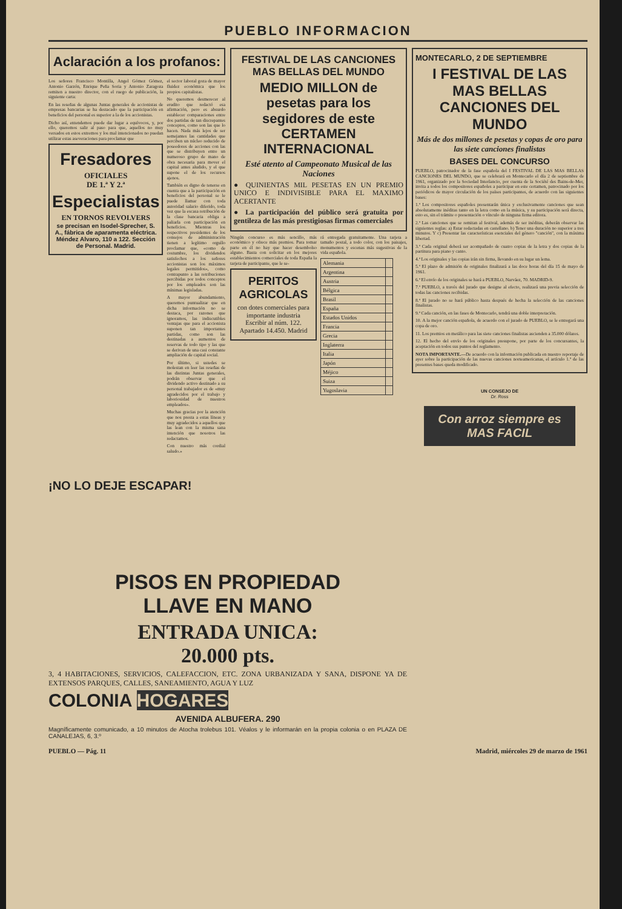PUEBLO INFORMACION
Aclaración a los profanos:
Los señores Francisco Montilla, Angel Gómez Gómez, Antonio Garzón, Enrique Peña Soria y Antonio Zaragoza remiten a nuestro director, con el ruego de publicación, la siguiente carta:
En las reseñas de algunas Juntas generales de accionistas de empresas bancarias se ha destacado que la participación en beneficios del personal es superior a la de los accionistas.
Dicho así, entendemos puede dar lugar a equívocos, y, por ello, queremos salir al paso para que, aquellos no muy versados en estos extremos y los mal intencionados no puedan utilizar estas aseveraciones para proclamar que
Fresadores
OFICIALES
DE 1.ª Y 2.ª
Especialistas
EN TORNOS REVOLVERS
se precisan en Isodel-Sprecher, S. A., fábrica de aparamenta eléctrica. Méndez Alvaro, 110 a 122. Sección de Personal. Madrid.
el sector laboral goza de mayor fluidez económica que los propios capitalistas.
No queremos desmerecer al erudito que redactó esa afirmación, pero es absurdo establecer comparaciones entre dos partidas de tan discrepantes conceptos, como son las que lo hacen. Nada más lejos de ser semejantes las cantidades que perciben un núcleo reducido de poseedores de acciones con las que se distribuyen entre un numeroso grupo de mano de obra necesaria para mover el capital antes aludido, y el que supone el de los recursos ajenos.
También es digno de tenerse en cuenta que a la participación en beneficios del personal se le puede llamar con toda autoridad salario diferido, toda vez que la escasa retribución de la clase bancaria obliga a paliarla con participación en beneficios. Mientras los respectivos presidentes de los consejos de administración tienen a legítimo orgullo proclamar que, «como de costumbre, los dividendos satisfechos a los señores accionistas son los máximos legales permitidos», como contrapunto a las retribuciones percibidas por todos conceptos por los empleados son las mínimas legisladas.
A mayor abundamiento, queremos puntualizar que en dicha información no se destaca, por razones que ignoramos, las indiscutibles ventajas que para el accionista suponen tan importantes partidas, como son las destinadas a aumentos de reservas de todo tipo y las que se derivan de una casi constante ampliación de capital social.
Por último, si ustedes se molestan en leer las reseñas de las distintas Juntas generales, podrán observar que el dividendo activo destinado a su personal trabajador es de «muy agradecidos por el trabajo y laboriosidad de nuestros empleados».
Muchas gracias por la atención que nos presta a estas líneas y muy agradecidos a aquellos que las lean con la misma sana intención que nosotros las redactamos.
Con nuestro más cordial saludo.»
FESTIVAL DE LAS CANCIONES
MAS BELLAS DEL MUNDO
MEDIO MILLON de pesetas para los segidores de este CERTAMEN INTERNACIONAL
Esté atento al Campeonato Musical de las Naciones
● QUINIENTAS MIL PESETAS EN UN PREMIO UNICO E INDIVISIBLE PARA EL MAXIMO ACERTANTE
● La participación del público será gratuita por gentileza de las más prestigiosas firmas comerciales
Ningún concurso es más sencillo, más económico y ofrece más premios. Para tomar parte en él no hay que hacer desembolso alguno. Basta con solicitar en los mejores establecimientos comerciales de toda España la tarjeta de participante, que le se-
PERITOS AGRICOLAS
con dotes comerciales para importante industria
Escribir al núm. 122. Apartado 14.450. Madrid
rá entregada gratuitamente. Una tarjeta a tamaño postal, a todo color, con los paisajes, monumentos y escenas más sugestivas de la vida española.
| Alemania | |
| Argentina | |
| Austria | |
| Bélgica | |
| Brasil | |
| España | |
| Estados Unidos | |
| Francia | |
| Grecia | |
| Inglaterra | |
| Italia | |
| Japón | |
| Méjico | |
| Suiza | |
| Yugoslavia | |
MONTECARLO, 2 DE SEPTIEMBRE
I FESTIVAL DE LAS MAS BELLAS CANCIONES DEL MUNDO
Más de dos millones de pesetas y copas de oro para las siete canciones finalistas
BASES DEL CONCURSO
PUEBLO, patrocinador de la fase española del I FESTIVAL DE LAS MAS BELLAS CANCIONES DEL MUNDO, que se celebrará en Montecarlo el día 2 de septiembre de 1961, organizado por la Sociedad Interlancio, por cuenta de la Société des Bains-de-Mer, invita a todos los compositores españoles a participar en este certamen, patrocinado por los periódicos de mayor circulación de los países participantes, de acuerdo con las siguientes bases:
1.ª Los compositores españoles presentarán única y exclusivamente canciones que sean absolutamente inéditas tanto en la letra como en la música, y su participación será directa, esto es, sin el trámite o presentación o vínculo de ninguna firma editora.
2.ª Las canciones que se remitan al festival, además de ser inéditas, deberán observar las siguientes reglas: a) Estar redactadas en castellano. b) Tener una duración no superior a tres minutos. Y c) Presentar las características esenciales del género "canción", con la máxima libertad.
3.ª Cada original deberá ser acompañado de cuatro copias de la letra y dos copias de la partitura para piano y canto.
4.ª Los originales y las copias irán sin firma, llevando en su lugar un lema.
5.ª El plazo de admisión de originales finalizará a las doce horas del día 15 de mayo de 1961.
6.ª El envío de los originales se hará a PUEBLO, Narváez, 70. MADRID-9.
7.ª PUEBLO, a través del jurado que designe al efecto, realizará una previa selección de todas las canciones recibidas.
8.ª El jurado no se hará público hasta después de hecha la selección de las canciones finalistas.
9.ª Cada canción, en las fases de Montecarlo, tendrá una doble interpretación.
10. A la mejor canción española, de acuerdo con el jurado de PUEBLO, se le entregará una copa de oro.
11. Los premios en metálico para las siete canciones finalistas ascienden a 35.000 dólares.
12. El hecho del envío de los originales presupone, por parte de los concursantes, la aceptación en todos sus puntos del reglamento.
NOTA IMPORTANTE.—De acuerdo con la información publicada en nuestro reportaje de ayer sobre la participación de las nuevas canciones norteamericanas, el artículo 1.º de las presentes bases queda modificado.
UN CONSEJO DE
Dr. Ross
Con arroz siempre es MAS FACIL
¡NO LO DEJE ESCAPAR!
PISOS EN PROPIEDAD
LLAVE EN MANO
ENTRADA UNICA:
20.000 pts.
3, 4 HABITACIONES, SERVICIOS, CALEFACCION, ETC. ZONA URBANIZADA Y SANA, DISPONE YA DE EXTENSOS PARQUES, CALLES, SANEAMIENTO, AGUA Y LUZ
COLONIA HOGARES
AVENIDA ALBUFERA. 290
Magníficamente comunicado, a 10 minutos de Atocha trolebus 101. Véalos y le informarán en la propia colonia o en PLAZA DE CANALEJAS, 6, 3.º
PUEBLO — Pág. 11 Madrid, miércoles 29 de marzo de 1961